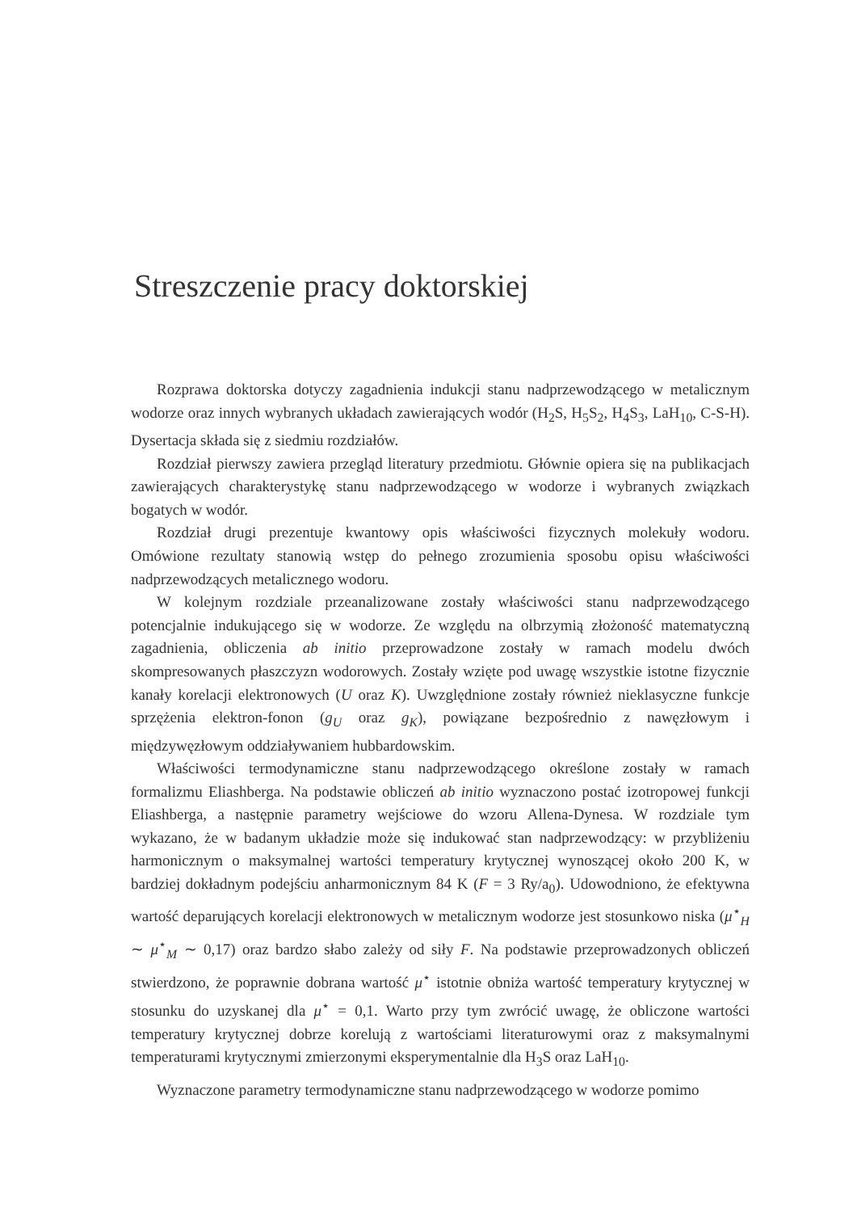Streszczenie pracy doktorskiej
Rozprawa doktorska dotyczy zagadnienia indukcji stanu nadprzewodzącego w metalicznym wodorze oraz innych wybranych układach zawierających wodór (H<sub>2</sub>S, H<sub>5</sub>S<sub>2</sub>, H<sub>4</sub>S<sub>3</sub>, LaH<sub>10</sub>, C-S-H). Dysertacja składa się z siedmiu rozdziałów.
Rozdział pierwszy zawiera przegląd literatury przedmiotu. Głównie opiera się na publikacjach zawierających charakterystykę stanu nadprzewodzącego w wodorze i wybranych związkach bogatych w wodór.
Rozdział drugi prezentuje kwantowy opis właściwości fizycznych molekuły wodoru. Omówione rezultaty stanowią wstęp do pełnego zrozumienia sposobu opisu właściwości nadprzewodzących metalicznego wodoru.
W kolejnym rozdziale przeanalizowane zostały właściwości stanu nadprzewodzącego potencjalnie indukującego się w wodorze. Ze względu na olbrzymią złożoność matematyczną zagadnienia, obliczenia ab initio przeprowadzone zostały w ramach modelu dwóch skompresowanych płaszczyzn wodorowych. Zostały wzięte pod uwagę wszystkie istotne fizycznie kanały korelacji elektronowych (U oraz K). Uwzględnione zostały również nieklasyczne funkcje sprzężenia elektron-fonon (g<sub>U</sub> oraz g<sub>K</sub>), powiązane bezpośrednio z nawęzłowym i międzywęzłowym oddziaływaniem hubbardowskim.
Właściwości termodynamiczne stanu nadprzewodzącego określone zostały w ramach formalizmu Eliashberga. Na podstawie obliczeń ab initio wyznaczono postać izotropowej funkcji Eliashberga, a następnie parametry wejściowe do wzoru Allena-Dynesa. W rozdziale tym wykazano, że w badanym układzie może się indukować stan nadprzewodzący: w przybliżeniu harmonicznym o maksymalnej wartości temperatury krytycznej wynoszącej około 200 K, w bardziej dokładnym podejściu anharmonicznym 84 K (F = 3 Ry/a<sub>0</sub>). Udowodniono, że efektywna wartość deparujących korelacji elektronowych w metalicznym wodorze jest stosunkowo niska (μ<sup>⋆</sup><sub>H</sub> ∼ μ<sup>⋆</sup><sub>M</sub> ∼ 0,17) oraz bardzo słabo zależy od siły F. Na podstawie przeprowadzonych obliczeń stwierdzono, że poprawnie dobrana wartość μ<sup>⋆</sup> istotnie obniża wartość temperatury krytycznej w stosunku do uzyskanej dla μ<sup>⋆</sup> = 0,1. Warto przy tym zwrócić uwagę, że obliczone wartości temperatury krytycznej dobrze korelują z wartościami literaturowymi oraz z maksymalnymi temperaturami krytycznymi zmierzonymi eksperymentalnie dla H<sub>3</sub>S oraz LaH<sub>10</sub>.
Wyznaczone parametry termodynamiczne stanu nadprzewodzącego w wodorze pomimo